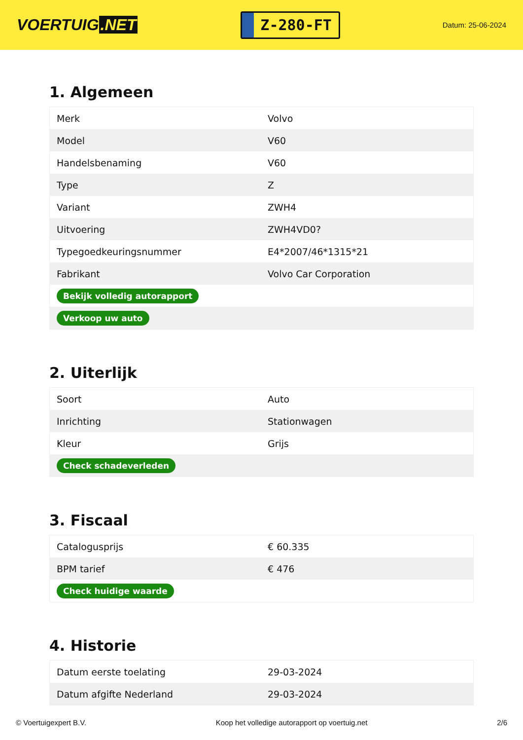VOERTUIG.NET
Z-280-FT
Datum: 25-06-2024
1. Algemeen
| Merk | Volvo |
| Model | V60 |
| Handelsbenaming | V60 |
| Type | Z |
| Variant | ZWH4 |
| Uitvoering | ZWH4VD0? |
| Typegoedkeuringsnummer | E4*2007/46*1315*21 |
| Fabrikant | Volvo Car Corporation |
| Bekijk volledig autorapport | |
| Verkoop uw auto | |
2. Uiterlijk
| Soort | Auto |
| Inrichting | Stationwagen |
| Kleur | Grijs |
| Check schadeverleden | |
3. Fiscaal
| Catalogusprijs | € 60.335 |
| BPM tarief | € 476 |
| Check huidige waarde | |
4. Historie
| Datum eerste toelating | 29-03-2024 |
| Datum afgifte Nederland | 29-03-2024 |
© Voertuigexpert B.V. Koop het volledige autorapport op voertuig.net 2/6